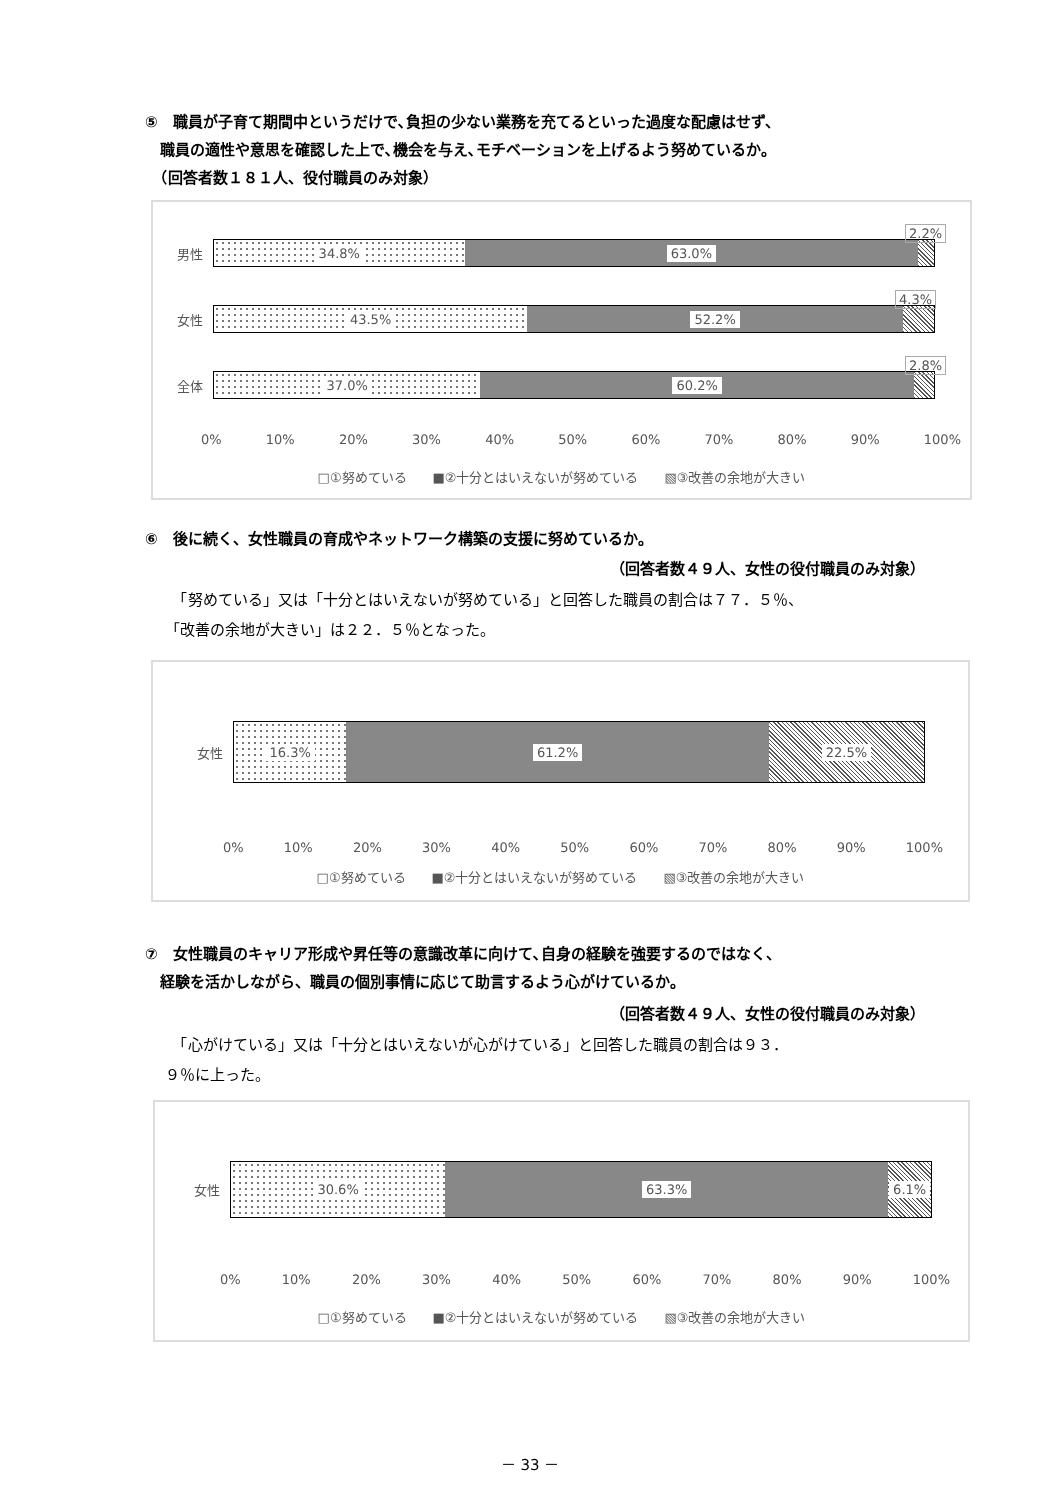⑤　職員が子育て期間中というだけで､負担の少ない業務を充てるといった過度な配慮はせず、
　職員の適性や意思を確認した上で､機会を与え､モチベーションを上げるよう努めているか。
　（回答者数１８１人、役付職員のみ対象）
男性
34.8% 63.0%
2.2%
女性
43.5% 52.2%
4.3%
全体
37.0% 60.2%
2.8%
0% 10% 20% 30% 40% 50% 60% 70% 80% 90% 100%
□①努めている　　■②十分とはいえないが努めている　　▧③改善の余地が大きい
⑥　後に続く、女性職員の育成やネットワーク構築の支援に努めているか。
（回答者数４９人、女性の役付職員のみ対象）
　「努めている」又は「十分とはいえないが努めている」と回答した職員の割合は７７．５％、
「改善の余地が大きい」は２２．５％となった。
女性
16.3% 61.2% 22.5%
0% 10% 20% 30% 40% 50% 60% 70% 80% 90% 100%
□①努めている　　■②十分とはいえないが努めている　　▧③改善の余地が大きい
⑦　女性職員のキャリア形成や昇任等の意識改革に向けて､自身の経験を強要するのではなく、
　経験を活かしながら、職員の個別事情に応じて助言するよう心がけているか。
（回答者数４９人、女性の役付職員のみ対象）
　「心がけている」又は「十分とはいえないが心がけている」と回答した職員の割合は９３．
９％に上った。
女性
30.6% 63.3% 6.1%
0% 10% 20% 30% 40% 50% 60% 70% 80% 90% 100%
□①努めている　　■②十分とはいえないが努めている　　▧③改善の余地が大きい
－ 33 －